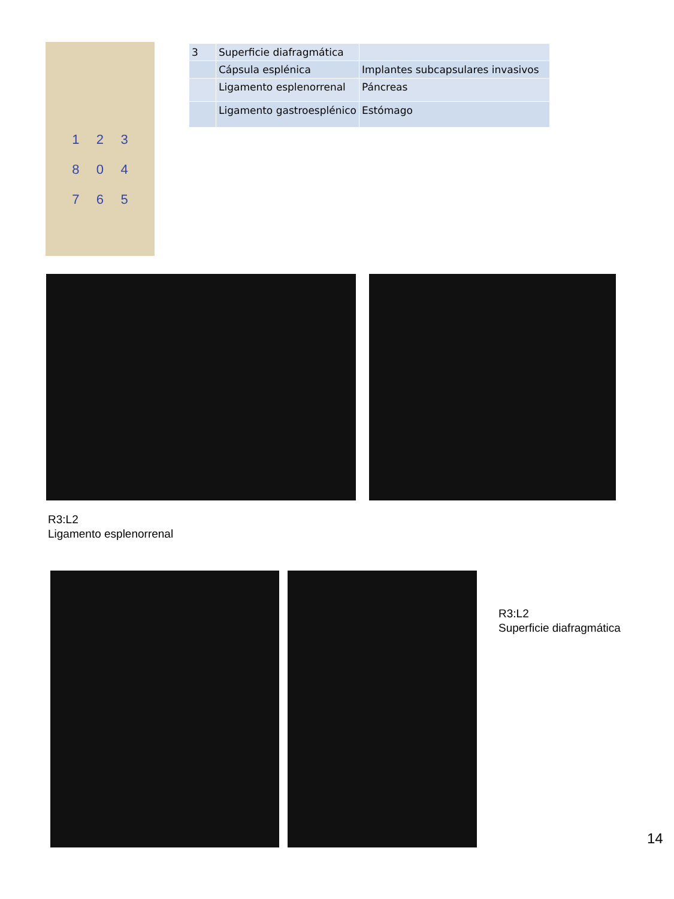123804765
| 3 | Superficie diafragmática | |
| | Cápsula esplénica | Implantes subcapsulares invasivos |
| | Ligamento esplenorrenal | Páncreas |
| | Ligamento gastroesplénico | Estómago |
R3:L2
Ligamento esplenorrenal
R3:L2
Superficie diafragmática
14